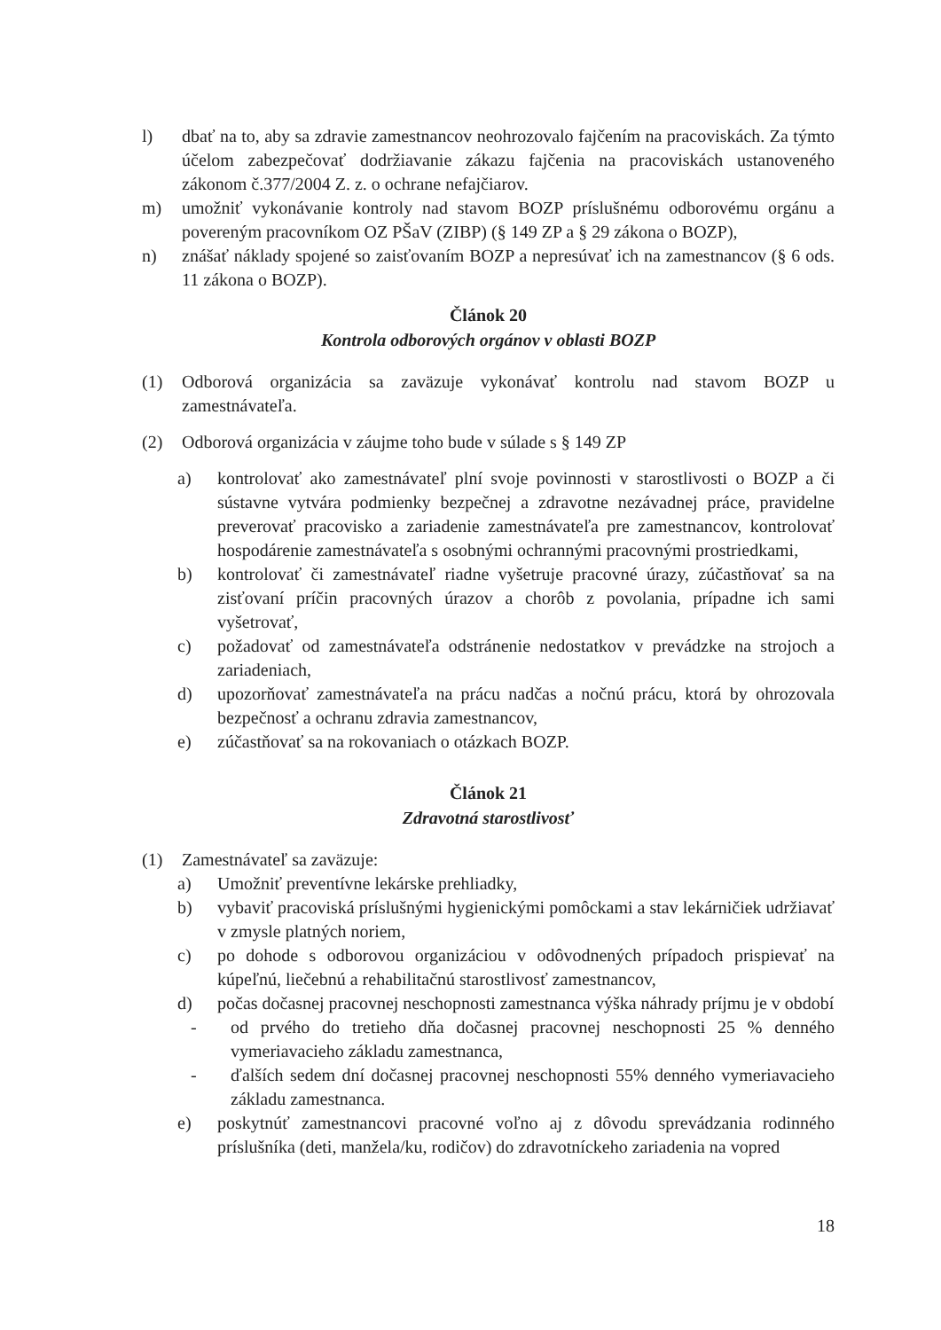l) dbať na to, aby sa zdravie zamestnancov neohrozovalo fajčením na pracoviskách. Za týmto účelom zabezpečovať dodržiavanie zákazu fajčenia na pracoviskách ustanoveného zákonom č.377/2004 Z. z. o ochrane nefajčiarov.
m) umožniť vykonávanie kontroly nad stavom BOZP príslušnému odborovému orgánu a povereným pracovníkom OZ PŠaV (ZIBP) (§ 149 ZP a § 29 zákona o BOZP),
n) znášať náklady spojené so zaisťovaním BOZP a nepresúvať ich na zamestnancov (§ 6 ods. 11 zákona o BOZP).
Článok 20
Kontrola odborových orgánov v oblasti BOZP
(1) Odborová organizácia sa zaväzuje vykonávať kontrolu nad stavom BOZP u zamestnávateľa.
(2) Odborová organizácia v záujme toho bude v súlade s § 149 ZP
a) kontrolovať ako zamestnávateľ plní svoje povinnosti v starostlivosti o BOZP a či sústavne vytvára podmienky bezpečnej a zdravotne nezávadnej práce, pravidelne preverovať pracovisko a zariadenie zamestnávateľa pre zamestnancov, kontrolovať hospodárenie zamestnávateľa s osobnými ochrannými pracovnými prostriedkami,
b) kontrolovať či zamestnávateľ riadne vyšetruje pracovné úrazy, zúčastňovať sa na zisťovaní príčin pracovných úrazov a chorôb z povolania, prípadne ich sami vyšetrovať,
c) požadovať od zamestnávateľa odstránenie nedostatkov v prevádzke na strojoch a zariadeniach,
d) upozorňovať zamestnávateľa na prácu nadčas a nočnú prácu, ktorá by ohrozovala bezpečnosť a ochranu zdravia zamestnancov,
e) zúčastňovať sa na rokovaniach o otázkach BOZP.
Článok 21
Zdravotná starostlivosť
(1) Zamestnávateľ sa zaväzuje:
a) Umožniť preventívne lekárske prehliadky,
b) vybaviť pracoviská príslušnými hygienickými pomôckami a stav lekárničiek udržiavať v zmysle platných noriem,
c) po dohode s odborovou organizáciou v odôvodnených prípadoch prispievať na kúpeľnú, liečebnú a rehabilitačnú starostlivosť zamestnancov,
d) počas dočasnej pracovnej neschopnosti zamestnanca výška náhrady príjmu je v období
- od prvého do tretieho dňa dočasnej pracovnej neschopnosti 25 % denného vymeriavacieho základu zamestnanca,
- ďalších sedem dní dočasnej pracovnej neschopnosti 55% denného vymeriavacieho základu zamestnanca.
e) poskytnúť zamestnancovi pracovné voľno aj z dôvodu sprevádzania rodinného príslušníka (deti, manžela/ku, rodičov) do zdravotníckeho zariadenia na vopred
18